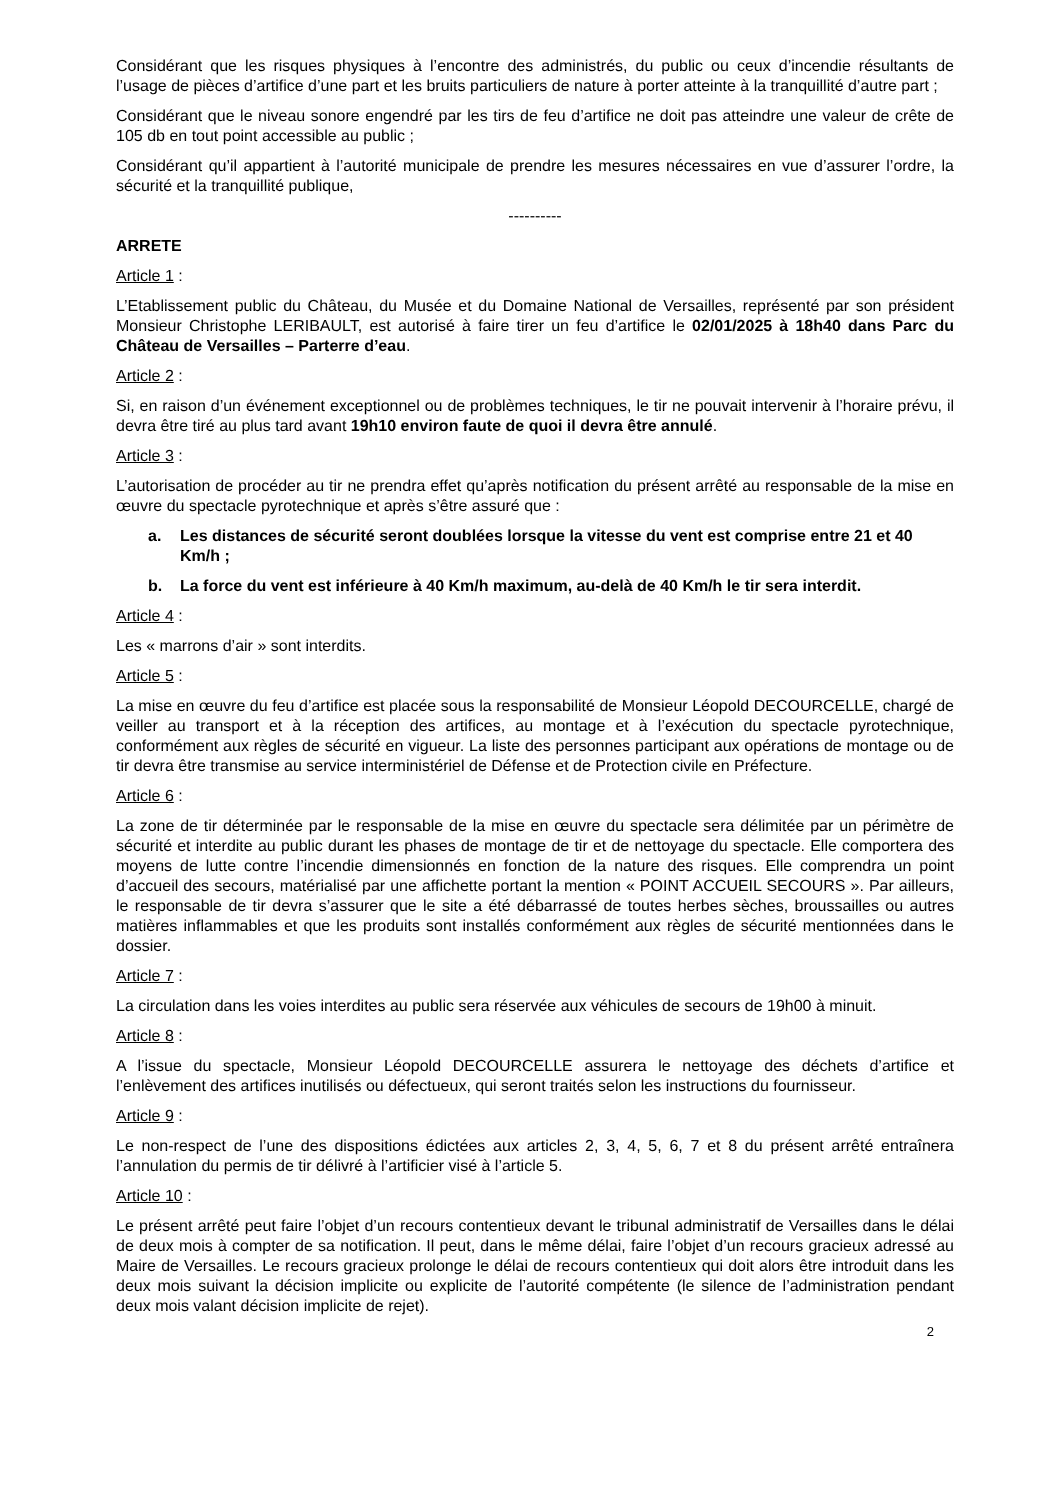Considérant que les risques physiques à l’encontre des administrés, du public ou ceux d’incendie résultants de l’usage de pièces d’artifice d’une part et les bruits particuliers de nature à porter atteinte à la tranquillité d’autre part ;
Considérant que le niveau sonore engendré par les tirs de feu d’artifice ne doit pas atteindre une valeur de crête de 105 db en tout point accessible au public ;
Considérant qu’il appartient à l’autorité municipale de prendre les mesures nécessaires en vue d’assurer l’ordre, la sécurité et la tranquillité publique,
----------
ARRETE
Article 1 :
L’Etablissement public du Château, du Musée et du Domaine National de Versailles, représenté par son président Monsieur Christophe LERIBAULT, est autorisé à faire tirer un feu d’artifice le 02/01/2025 à 18h40 dans Parc du Château de Versailles – Parterre d’eau.
Article 2 :
Si, en raison d’un événement exceptionnel ou de problèmes techniques, le tir ne pouvait intervenir à l’horaire prévu, il devra être tiré au plus tard avant 19h10 environ faute de quoi il devra être annulé.
Article 3 :
L’autorisation de procéder au tir ne prendra effet qu’après notification du présent arrêté au responsable de la mise en œuvre du spectacle pyrotechnique et après s’être assuré que :
a. Les distances de sécurité seront doublées lorsque la vitesse du vent est comprise entre 21 et 40 Km/h ;
b. La force du vent est inférieure à 40 Km/h maximum, au-delà de 40 Km/h le tir sera interdit.
Article 4 :
Les « marrons d’air » sont interdits.
Article 5 :
La mise en œuvre du feu d’artifice est placée sous la responsabilité de Monsieur Léopold DECOURCELLE, chargé de veiller au transport et à la réception des artifices, au montage et à l’exécution du spectacle pyrotechnique, conformément aux règles de sécurité en vigueur. La liste des personnes participant aux opérations de montage ou de tir devra être transmise au service interministériel de Défense et de Protection civile en Préfecture.
Article 6 :
La zone de tir déterminée par le responsable de la mise en œuvre du spectacle sera délimitée par un périmètre de sécurité et interdite au public durant les phases de montage de tir et de nettoyage du spectacle. Elle comportera des moyens de lutte contre l’incendie dimensionnés en fonction de la nature des risques. Elle comprendra un point d’accueil des secours, matérialisé par une affichette portant la mention « POINT ACCUEIL SECOURS ». Par ailleurs, le responsable de tir devra s’assurer que le site a été débarrassé de toutes herbes sèches, broussailles ou autres matières inflammables et que les produits sont installés conformément aux règles de sécurité mentionnées dans le dossier.
Article 7 :
La circulation dans les voies interdites au public sera réservée aux véhicules de secours de 19h00 à minuit.
Article 8 :
A l’issue du spectacle, Monsieur Léopold DECOURCELLE assurera le nettoyage des déchets d’artifice et l’enlèvement des artifices inutilisés ou défectueux, qui seront traités selon les instructions du fournisseur.
Article 9 :
Le non-respect de l’une des dispositions édictées aux articles 2, 3, 4, 5, 6, 7 et 8 du présent arrêté entraînera l’annulation du permis de tir délivré à l’artificier visé à l’article 5.
Article 10 :
Le présent arrêté peut faire l’objet d’un recours contentieux devant le tribunal administratif de Versailles dans le délai de deux mois à compter de sa notification. Il peut, dans le même délai, faire l’objet d’un recours gracieux adressé au Maire de Versailles. Le recours gracieux prolonge le délai de recours contentieux qui doit alors être introduit dans les deux mois suivant la décision implicite ou explicite de l’autorité compétente (le silence de l’administration pendant deux mois valant décision implicite de rejet).
2